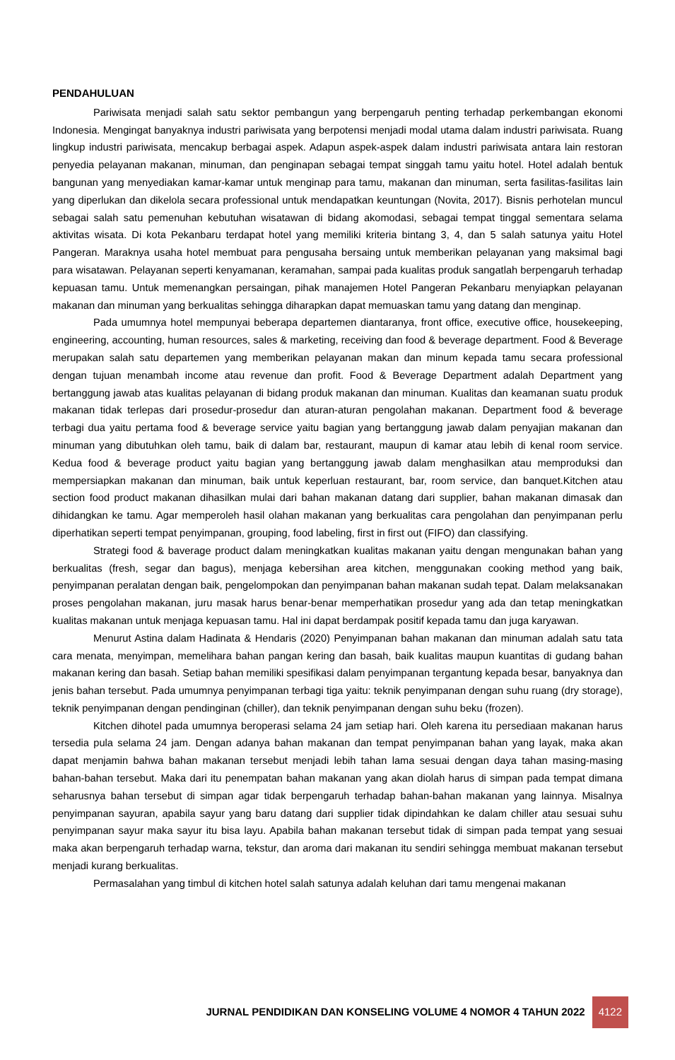PENDAHULUAN
Pariwisata menjadi salah satu sektor pembangun yang berpengaruh penting terhadap perkembangan ekonomi Indonesia. Mengingat banyaknya industri pariwisata yang berpotensi menjadi modal utama dalam industri pariwisata. Ruang lingkup industri pariwisata, mencakup berbagai aspek. Adapun aspek-aspek dalam industri pariwisata antara lain restoran penyedia pelayanan makanan, minuman, dan penginapan sebagai tempat singgah tamu yaitu hotel. Hotel adalah bentuk bangunan yang menyediakan kamar-kamar untuk menginap para tamu, makanan dan minuman, serta fasilitas-fasilitas lain yang diperlukan dan dikelola secara professional untuk mendapatkan keuntungan (Novita, 2017). Bisnis perhotelan muncul sebagai salah satu pemenuhan kebutuhan wisatawan di bidang akomodasi, sebagai tempat tinggal sementara selama aktivitas wisata. Di kota Pekanbaru terdapat hotel yang memiliki kriteria bintang 3, 4, dan 5 salah satunya yaitu Hotel Pangeran. Maraknya usaha hotel membuat para pengusaha bersaing untuk memberikan pelayanan yang maksimal bagi para wisatawan. Pelayanan seperti kenyamanan, keramahan, sampai pada kualitas produk sangatlah berpengaruh terhadap kepuasan tamu. Untuk memenangkan persaingan, pihak manajemen Hotel Pangeran Pekanbaru menyiapkan pelayanan makanan dan minuman yang berkualitas sehingga diharapkan dapat memuaskan tamu yang datang dan menginap.
Pada umumnya hotel mempunyai beberapa departemen diantaranya, front office, executive office, housekeeping, engineering, accounting, human resources, sales & marketing, receiving dan food & beverage department. Food & Beverage merupakan salah satu departemen yang memberikan pelayanan makan dan minum kepada tamu secara professional dengan tujuan menambah income atau revenue dan profit. Food & Beverage Department adalah Department yang bertanggung jawab atas kualitas pelayanan di bidang produk makanan dan minuman. Kualitas dan keamanan suatu produk makanan tidak terlepas dari prosedur-prosedur dan aturan-aturan pengolahan makanan. Department food & beverage terbagi dua yaitu pertama food & beverage service yaitu bagian yang bertanggung jawab dalam penyajian makanan dan minuman yang dibutuhkan oleh tamu, baik di dalam bar, restaurant, maupun di kamar atau lebih di kenal room service. Kedua food & beverage product yaitu bagian yang bertanggung jawab dalam menghasilkan atau memproduksi dan mempersiapkan makanan dan minuman, baik untuk keperluan restaurant, bar, room service, dan banquet.Kitchen atau section food product makanan dihasilkan mulai dari bahan makanan datang dari supplier, bahan makanan dimasak dan dihidangkan ke tamu. Agar memperoleh hasil olahan makanan yang berkualitas cara pengolahan dan penyimpanan perlu diperhatikan seperti tempat penyimpanan, grouping, food labeling, first in first out (FIFO) dan classifying.
Strategi food & baverage product dalam meningkatkan kualitas makanan yaitu dengan mengunakan bahan yang berkualitas (fresh, segar dan bagus), menjaga kebersihan area kitchen, menggunakan cooking method yang baik, penyimpanan peralatan dengan baik, pengelompokan dan penyimpanan bahan makanan sudah tepat. Dalam melaksanakan proses pengolahan makanan, juru masak harus benar-benar memperhatikan prosedur yang ada dan tetap meningkatkan kualitas makanan untuk menjaga kepuasan tamu. Hal ini dapat berdampak positif kepada tamu dan juga karyawan.
Menurut Astina dalam Hadinata & Hendaris (2020) Penyimpanan bahan makanan dan minuman adalah satu tata cara menata, menyimpan, memelihara bahan pangan kering dan basah, baik kualitas maupun kuantitas di gudang bahan makanan kering dan basah. Setiap bahan memiliki spesifikasi dalam penyimpanan tergantung kepada besar, banyaknya dan jenis bahan tersebut. Pada umumnya penyimpanan terbagi tiga yaitu: teknik penyimpanan dengan suhu ruang (dry storage), teknik penyimpanan dengan pendinginan (chiller), dan teknik penyimpanan dengan suhu beku (frozen).
Kitchen dihotel pada umumnya beroperasi selama 24 jam setiap hari. Oleh karena itu persediaan makanan harus tersedia pula selama 24 jam. Dengan adanya bahan makanan dan tempat penyimpanan bahan yang layak, maka akan dapat menjamin bahwa bahan makanan tersebut menjadi lebih tahan lama sesuai dengan daya tahan masing-masing bahan-bahan tersebut. Maka dari itu penempatan bahan makanan yang akan diolah harus di simpan pada tempat dimana seharusnya bahan tersebut di simpan agar tidak berpengaruh terhadap bahan-bahan makanan yang lainnya. Misalnya penyimpanan sayuran, apabila sayur yang baru datang dari supplier tidak dipindahkan ke dalam chiller atau sesuai suhu penyimpanan sayur maka sayur itu bisa layu. Apabila bahan makanan tersebut tidak di simpan pada tempat yang sesuai maka akan berpengaruh terhadap warna, tekstur, dan aroma dari makanan itu sendiri sehingga membuat makanan tersebut menjadi kurang berkualitas.
Permasalahan yang timbul di kitchen hotel salah satunya adalah keluhan dari tamu mengenai makanan
JURNAL PENDIDIKAN DAN KONSELING VOLUME 4 NOMOR 4 TAHUN 2022 4122